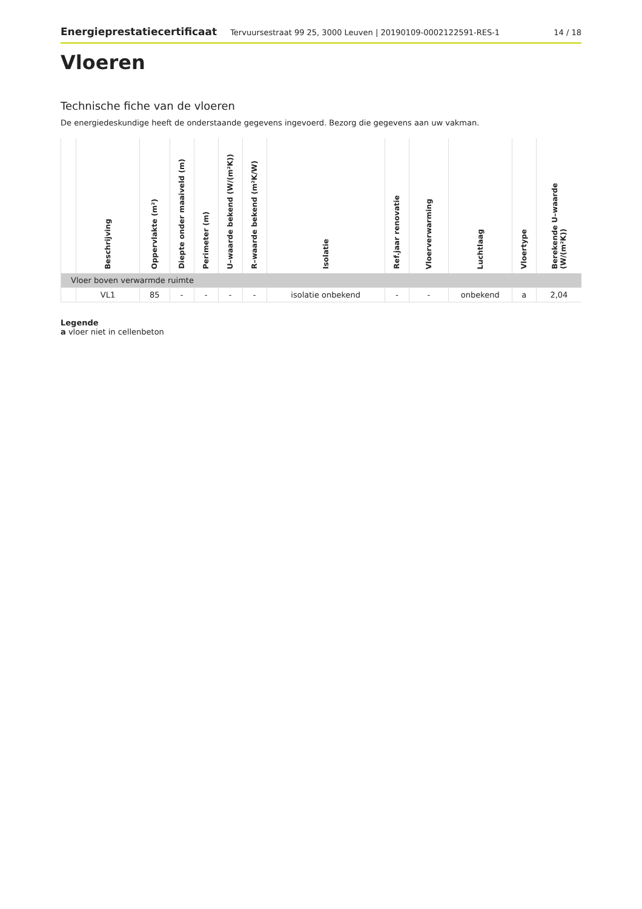Energieprestatiecertificaat Tervuursestraat 99 25, 3000 Leuven | 20190109-0002122591-RES-1 14 / 18
Vloeren
Technische fiche van de vloeren
De energiedeskundige heeft de onderstaande gegevens ingevoerd. Bezorg die gegevens aan uw vakman.
| | Beschrijving | Oppervlakte (m²) | Diepte onder maaiveld (m) | Perimeter (m) | U–waarde bekend (W/(m²K)) | R–waarde bekend (m²K/W) | Isolatie | Ref.jaar renovatie | Vloerverwarming | Luchtlaag | Vloertype | Berekende U–waarde (W/(m²K)) |
| --- | --- | --- | --- | --- | --- | --- | --- | --- | --- | --- | --- | --- |
| Vloer boven verwarmde ruimte | | | | | | | | | | | | |
| | VL1 | 85 | - | - | - | - | isolatie onbekend | - | - | onbekend | a | 2,04 |
Legende
a vloer niet in cellenbeton